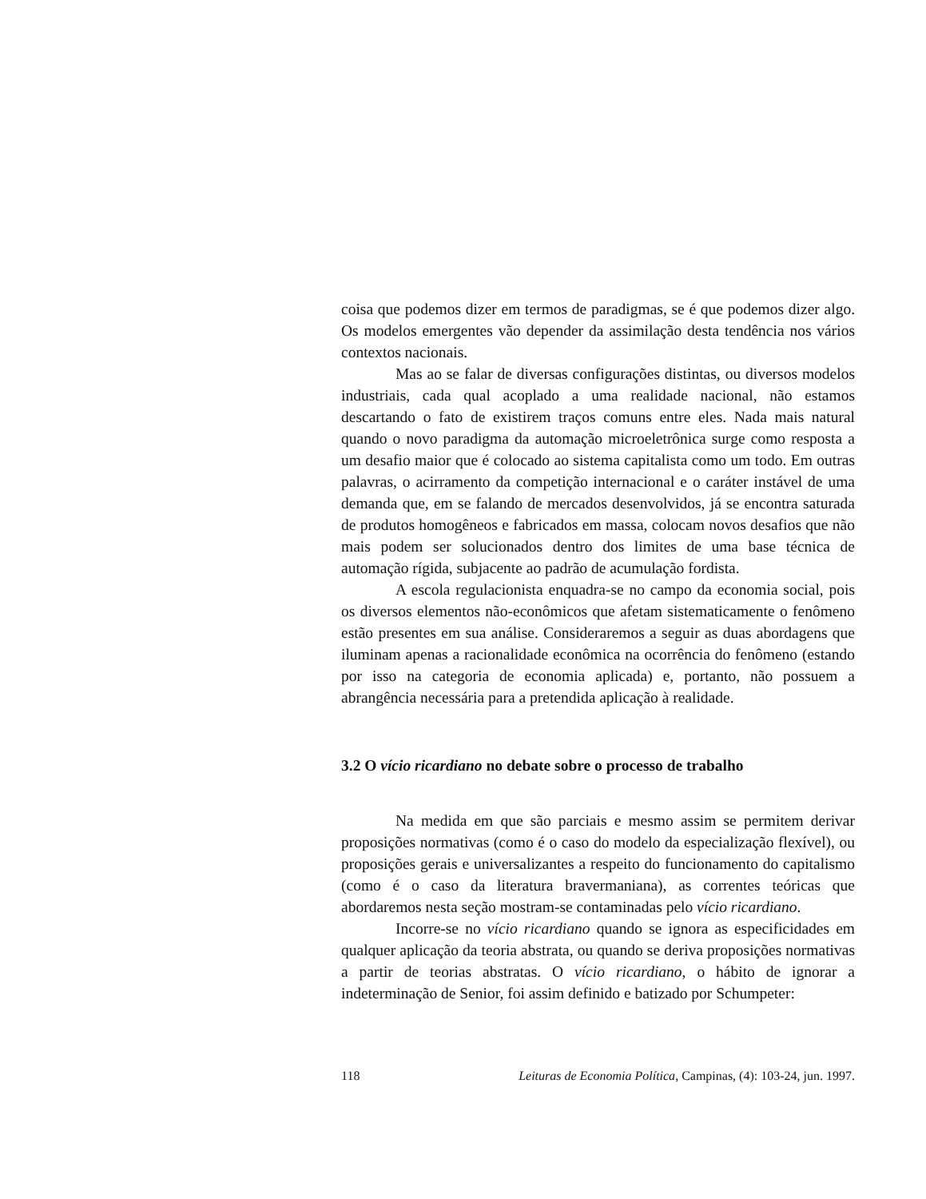coisa que podemos dizer em termos de paradigmas, se é que podemos dizer algo. Os modelos emergentes vão depender da assimilação desta tendência nos vários contextos nacionais.
Mas ao se falar de diversas configurações distintas, ou diversos modelos industriais, cada qual acoplado a uma realidade nacional, não estamos descartando o fato de existirem traços comuns entre eles. Nada mais natural quando o novo paradigma da automação microeletrônica surge como resposta a um desafio maior que é colocado ao sistema capitalista como um todo. Em outras palavras, o acirramento da competição internacional e o caráter instável de uma demanda que, em se falando de mercados desenvolvidos, já se encontra saturada de produtos homogêneos e fabricados em massa, colocam novos desafios que não mais podem ser solucionados dentro dos limites de uma base técnica de automação rígida, subjacente ao padrão de acumulação fordista.
A escola regulacionista enquadra-se no campo da economia social, pois os diversos elementos não-econômicos que afetam sistematicamente o fenômeno estão presentes em sua análise. Consideraremos a seguir as duas abordagens que iluminam apenas a racionalidade econômica na ocorrência do fenômeno (estando por isso na categoria de economia aplicada) e, portanto, não possuem a abrangência necessária para a pretendida aplicação à realidade.
3.2 O vício ricardiano no debate sobre o processo de trabalho
Na medida em que são parciais e mesmo assim se permitem derivar proposições normativas (como é o caso do modelo da especialização flexível), ou proposições gerais e universalizantes a respeito do funcionamento do capitalismo (como é o caso da literatura bravermaniana), as correntes teóricas que abordaremos nesta seção mostram-se contaminadas pelo vício ricardiano.
Incorre-se no vício ricardiano quando se ignora as especificidades em qualquer aplicação da teoria abstrata, ou quando se deriva proposições normativas a partir de teorias abstratas. O vício ricardiano, o hábito de ignorar a indeterminação de Senior, foi assim definido e batizado por Schumpeter:
118 Leituras de Economia Política, Campinas, (4): 103-24, jun. 1997.